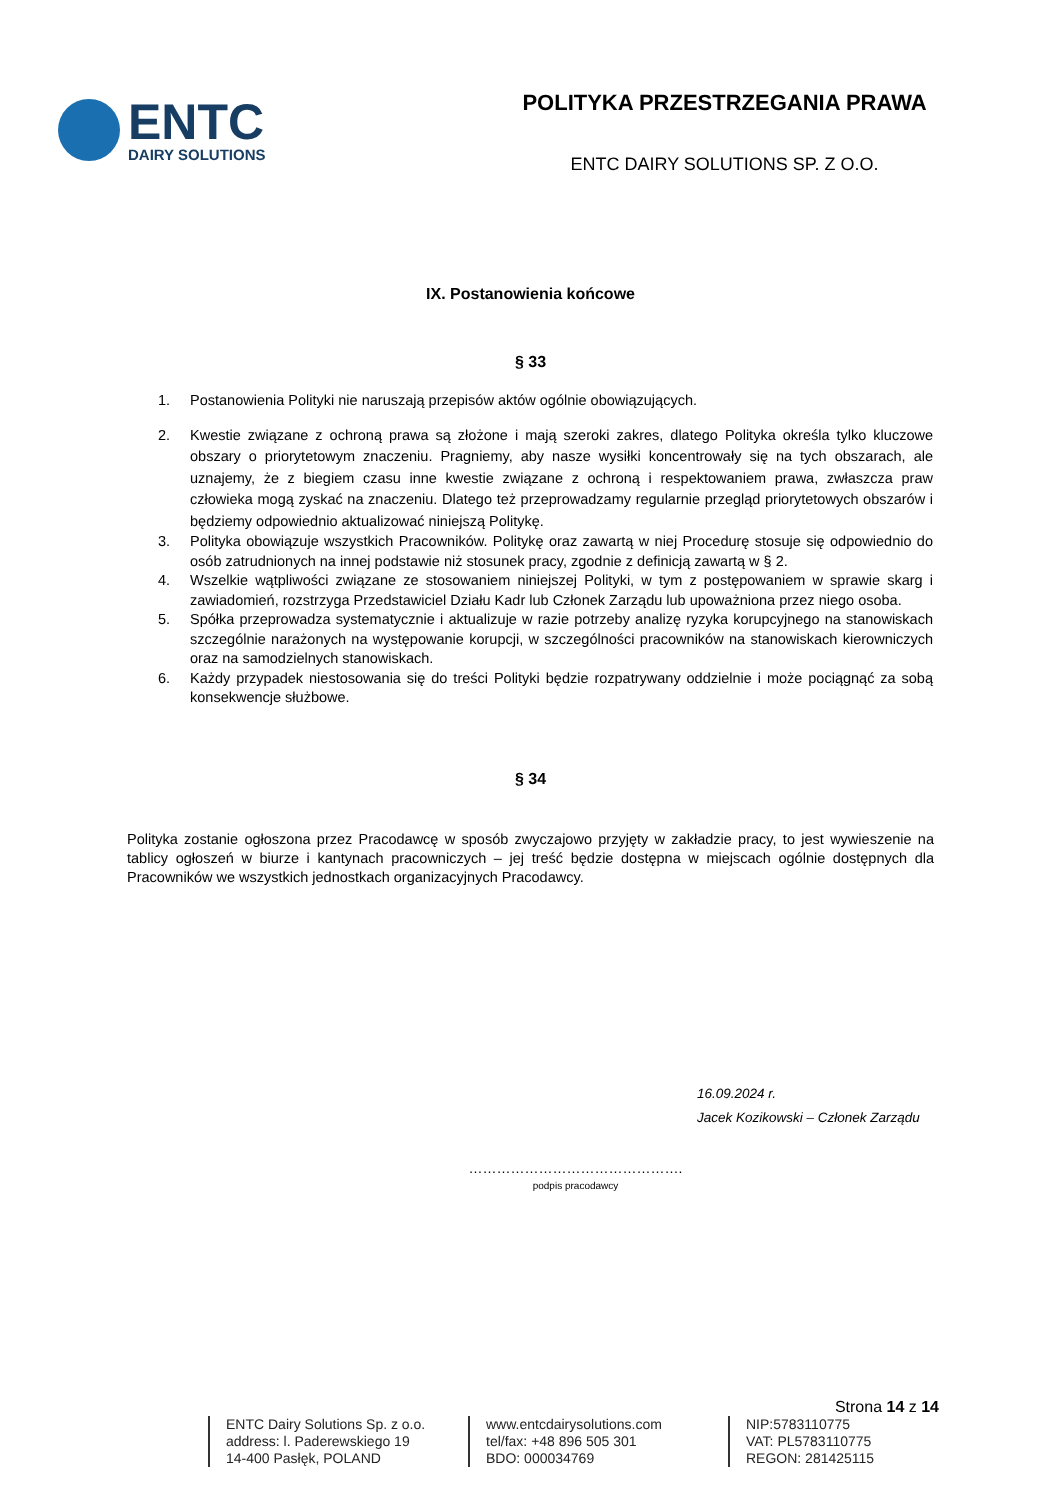ENTC
DAIRY SOLUTIONS
POLITYKA PRZESTRZEGANIA PRAWA
ENTC DAIRY SOLUTIONS SP. Z O.O.
IX. Postanowienia końcowe
§ 33
1. Postanowienia Polityki nie naruszają przepisów aktów ogólnie obowiązujących.
2. Kwestie związane z ochroną prawa są złożone i mają szeroki zakres, dlatego Polityka określa tylko kluczowe obszary o priorytetowym znaczeniu. Pragniemy, aby nasze wysiłki koncentrowały się na tych obszarach, ale uznajemy, że z biegiem czasu inne kwestie związane z ochroną i respektowaniem prawa, zwłaszcza praw człowieka mogą zyskać na znaczeniu. Dlatego też przeprowadzamy regularnie przegląd priorytetowych obszarów i będziemy odpowiednio aktualizować niniejszą Politykę.
3. Polityka obowiązuje wszystkich Pracowników. Politykę oraz zawartą w niej Procedurę stosuje się odpowiednio do osób zatrudnionych na innej podstawie niż stosunek pracy, zgodnie z definicją zawartą w § 2.
4. Wszelkie wątpliwości związane ze stosowaniem niniejszej Polityki, w tym z postępowaniem w sprawie skarg i zawiadomień, rozstrzyga Przedstawiciel Działu Kadr lub Członek Zarządu lub upoważniona przez niego osoba.
5. Spółka przeprowadza systematycznie i aktualizuje w razie potrzeby analizę ryzyka korupcyjnego na stanowiskach szczególnie narażonych na występowanie korupcji, w szczególności pracowników na stanowiskach kierowniczych oraz na samodzielnych stanowiskach.
6. Każdy przypadek niestosowania się do treści Polityki będzie rozpatrywany oddzielnie i może pociągnąć za sobą konsekwencje służbowe.
§ 34
Polityka zostanie ogłoszona przez Pracodawcę w sposób zwyczajowo przyjęty w zakładzie pracy, to jest wywieszenie na tablicy ogłoszeń w biurze i kantynach pracowniczych – jej treść będzie dostępna w miejscach ogólnie dostępnych dla Pracowników we wszystkich jednostkach organizacyjnych Pracodawcy.
16.09.2024 r.
Jacek Kozikowski – Członek Zarządu
……………………………………….
podpis pracodawcy
Strona 14 z 14
ENTC Dairy Solutions Sp. z o.o.
address: l. Paderewskiego 19
14-400 Pasłęk, POLAND
www.entcdairysolutions.com
tel/fax: +48 896 505 301
BDO: 000034769
NIP:5783110775
VAT: PL5783110775
REGON: 281425115